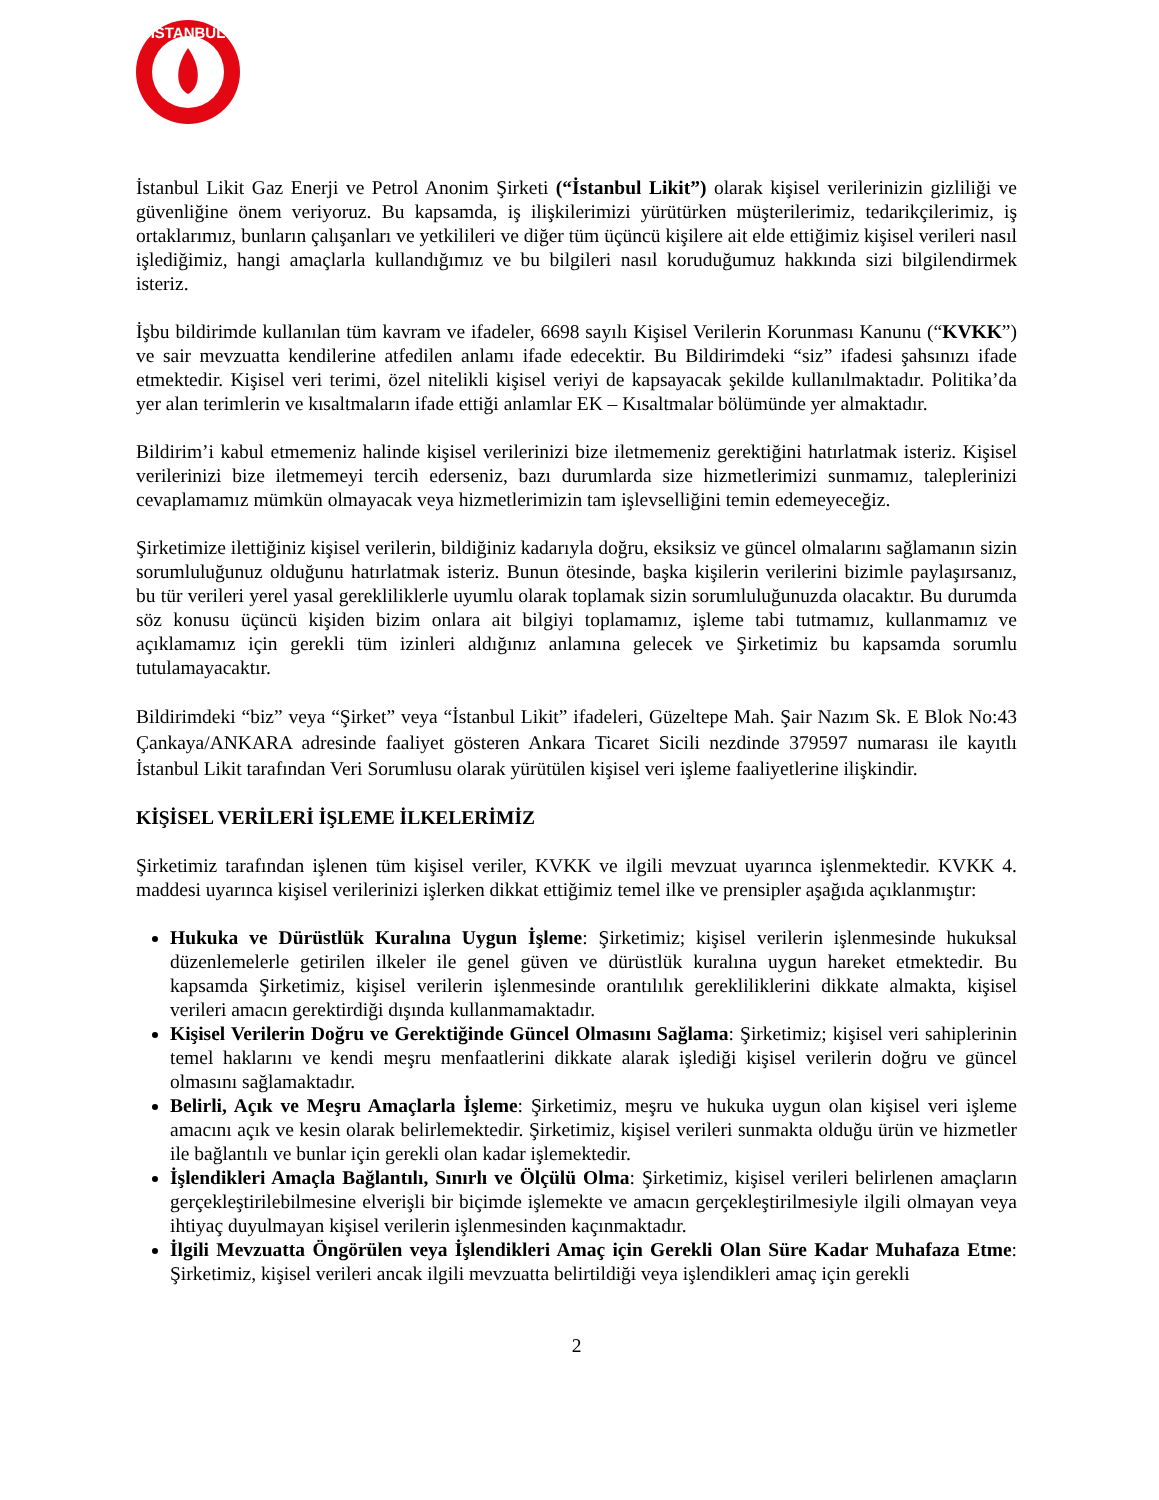İSTANBUL
İstanbul Likit Gaz Enerji ve Petrol Anonim Şirketi (“İstanbul Likit”) olarak kişisel verilerinizin gizliliği ve güvenliğine önem veriyoruz. Bu kapsamda, iş ilişkilerimizi yürütürken müşterilerimiz, tedarikçilerimiz, iş ortaklarımız, bunların çalışanları ve yetkilileri ve diğer tüm üçüncü kişilere ait elde ettiğimiz kişisel verileri nasıl işlediğimiz, hangi amaçlarla kullandığımız ve bu bilgileri nasıl koruduğumuz hakkında sizi bilgilendirmek isteriz.
İşbu bildirimde kullanılan tüm kavram ve ifadeler, 6698 sayılı Kişisel Verilerin Korunması Kanunu (“KVKK”) ve sair mevzuatta kendilerine atfedilen anlamı ifade edecektir. Bu Bildirimdeki “siz” ifadesi şahsınızı ifade etmektedir. Kişisel veri terimi, özel nitelikli kişisel veriyi de kapsayacak şekilde kullanılmaktadır. Politika’da yer alan terimlerin ve kısaltmaların ifade ettiği anlamlar EK – Kısaltmalar bölümünde yer almaktadır.
Bildirim’i kabul etmemeniz halinde kişisel verilerinizi bize iletmemeniz gerektiğini hatırlatmak isteriz. Kişisel verilerinizi bize iletmemeyi tercih ederseniz, bazı durumlarda size hizmetlerimizi sunmamız, taleplerinizi cevaplamamız mümkün olmayacak veya hizmetlerimizin tam işlevselliğini temin edemeyeceğiz.
Şirketimize ilettiğiniz kişisel verilerin, bildiğiniz kadarıyla doğru, eksiksiz ve güncel olmalarını sağlamanın sizin sorumluluğunuz olduğunu hatırlatmak isteriz. Bunun ötesinde, başka kişilerin verilerini bizimle paylaşırsanız, bu tür verileri yerel yasal gerekliliklerle uyumlu olarak toplamak sizin sorumluluğunuzda olacaktır. Bu durumda söz konusu üçüncü kişiden bizim onlara ait bilgiyi toplamamız, işleme tabi tutmamız, kullanmamız ve açıklamamız için gerekli tüm izinleri aldığınız anlamına gelecek ve Şirketimiz bu kapsamda sorumlu tutulamayacaktır.
Bildirimdeki “biz” veya “Şirket” veya “İstanbul Likit” ifadeleri, Güzeltepe Mah. Şair Nazım Sk. E Blok No:43 Çankaya/ANKARA adresinde faaliyet gösteren Ankara Ticaret Sicili nezdinde 379597 numarası ile kayıtlı İstanbul Likit tarafından Veri Sorumlusu olarak yürütülen kişisel veri işleme faaliyetlerine ilişkindir.
KİŞİSEL VERİLERİ İŞLEME İLKELERİMİZ
Şirketimiz tarafından işlenen tüm kişisel veriler, KVKK ve ilgili mevzuat uyarınca işlenmektedir. KVKK 4. maddesi uyarınca kişisel verilerinizi işlerken dikkat ettiğimiz temel ilke ve prensipler aşağıda açıklanmıştır:
Hukuka ve Dürüstlük Kuralına Uygun İşleme: Şirketimiz; kişisel verilerin işlenmesinde hukuksal düzenlemelerle getirilen ilkeler ile genel güven ve dürüstlük kuralına uygun hareket etmektedir. Bu kapsamda Şirketimiz, kişisel verilerin işlenmesinde orantılılık gerekliliklerini dikkate almakta, kişisel verileri amacın gerektirdiği dışında kullanmamaktadır.
Kişisel Verilerin Doğru ve Gerektiğinde Güncel Olmasını Sağlama: Şirketimiz; kişisel veri sahiplerinin temel haklarını ve kendi meşru menfaatlerini dikkate alarak işlediği kişisel verilerin doğru ve güncel olmasını sağlamaktadır.
Belirli, Açık ve Meşru Amaçlarla İşleme: Şirketimiz, meşru ve hukuka uygun olan kişisel veri işleme amacını açık ve kesin olarak belirlemektedir. Şirketimiz, kişisel verileri sunmakta olduğu ürün ve hizmetler ile bağlantılı ve bunlar için gerekli olan kadar işlemektedir.
İşlendikleri Amaçla Bağlantılı, Sınırlı ve Ölçülü Olma: Şirketimiz, kişisel verileri belirlenen amaçların gerçekleştirilebilmesine elverişli bir biçimde işlemekte ve amacın gerçekleştirilmesiyle ilgili olmayan veya ihtiyaç duyulmayan kişisel verilerin işlenmesinden kaçınmaktadır.
İlgili Mevzuatta Öngörülen veya İşlendikleri Amaç için Gerekli Olan Süre Kadar Muhafaza Etme: Şirketimiz, kişisel verileri ancak ilgili mevzuatta belirtildiği veya işlendikleri amaç için gerekli
2